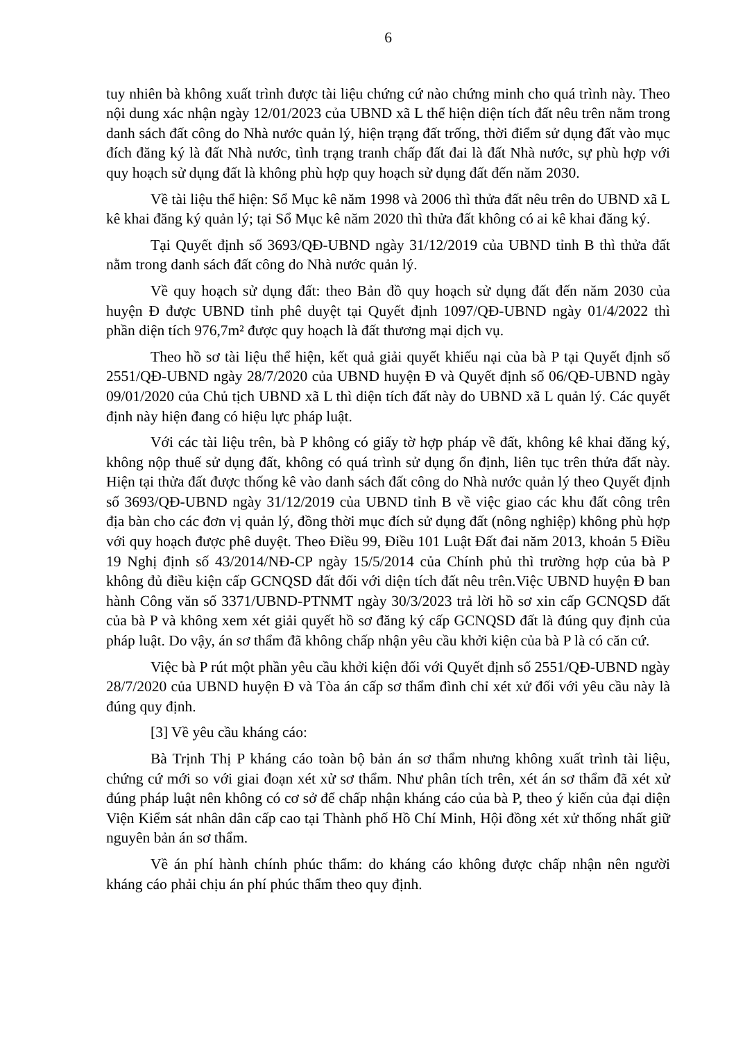6
tuy nhiên bà không xuất trình được tài liệu chứng cứ nào chứng minh cho quá trình này. Theo nội dung xác nhận ngày 12/01/2023 của UBND xã L thể hiện diện tích đất nêu trên nằm trong danh sách đất công do Nhà nước quản lý, hiện trạng đất trống, thời điểm sử dụng đất vào mục đích đăng ký là đất Nhà nước, tình trạng tranh chấp đất đai là đất Nhà nước, sự phù hợp với quy hoạch sử dụng đất là không phù hợp quy hoạch sử dụng đất đến năm 2030.
Về tài liệu thể hiện: Sổ Mục kê năm 1998 và 2006 thì thửa đất nêu trên do UBND xã L kê khai đăng ký quản lý; tại Sổ Mục kê năm 2020 thì thửa đất không có ai kê khai đăng ký.
Tại Quyết định số 3693/QĐ-UBND ngày 31/12/2019 của UBND tỉnh B thì thửa đất nằm trong danh sách đất công do Nhà nước quản lý.
Về quy hoạch sử dụng đất: theo Bản đồ quy hoạch sử dụng đất đến năm 2030 của huyện Đ được UBND tỉnh phê duyệt tại Quyết định 1097/QĐ-UBND ngày 01/4/2022 thì phần diện tích 976,7m² được quy hoạch là đất thương mại dịch vụ.
Theo hồ sơ tài liệu thể hiện, kết quả giải quyết khiếu nại của bà P tại Quyết định số 2551/QĐ-UBND ngày 28/7/2020 của UBND huyện Đ và Quyết định số 06/QĐ-UBND ngày 09/01/2020 của Chủ tịch UBND xã L thì diện tích đất này do UBND xã L quản lý. Các quyết định này hiện đang có hiệu lực pháp luật.
Với các tài liệu trên, bà P không có giấy tờ hợp pháp về đất, không kê khai đăng ký, không nộp thuế sử dụng đất, không có quá trình sử dụng ổn định, liên tục trên thửa đất này. Hiện tại thửa đất được thống kê vào danh sách đất công do Nhà nước quản lý theo Quyết định số 3693/QĐ-UBND ngày 31/12/2019 của UBND tỉnh B về việc giao các khu đất công trên địa bàn cho các đơn vị quản lý, đồng thời mục đích sử dụng đất (nông nghiệp) không phù hợp với quy hoạch được phê duyệt. Theo Điều 99, Điều 101 Luật Đất đai năm 2013, khoản 5 Điều 19 Nghị định số 43/2014/NĐ-CP ngày 15/5/2014 của Chính phủ thì trường hợp của bà P không đủ điều kiện cấp GCNQSD đất đối với diện tích đất nêu trên.Việc UBND huyện Đ ban hành Công văn số 3371/UBND-PTNMT ngày 30/3/2023 trả lời hồ sơ xin cấp GCNQSD đất của bà P và không xem xét giải quyết hồ sơ đăng ký cấp GCNQSD đất là đúng quy định của pháp luật. Do vậy, án sơ thẩm đã không chấp nhận yêu cầu khởi kiện của bà P là có căn cứ.
Việc bà P rút một phần yêu cầu khởi kiện đối với Quyết định số 2551/QĐ-UBND ngày 28/7/2020 của UBND huyện Đ và Tòa án cấp sơ thẩm đình chỉ xét xử đối với yêu cầu này là đúng quy định.
[3] Về yêu cầu kháng cáo:
Bà Trịnh Thị P kháng cáo toàn bộ bản án sơ thẩm nhưng không xuất trình tài liệu, chứng cứ mới so với giai đoạn xét xử sơ thẩm. Như phân tích trên, xét án sơ thẩm đã xét xử đúng pháp luật nên không có cơ sở để chấp nhận kháng cáo của bà P, theo ý kiến của đại diện Viện Kiểm sát nhân dân cấp cao tại Thành phố Hồ Chí Minh, Hội đồng xét xử thống nhất giữ nguyên bản án sơ thẩm.
Về án phí hành chính phúc thẩm: do kháng cáo không được chấp nhận nên người kháng cáo phải chịu án phí phúc thẩm theo quy định.